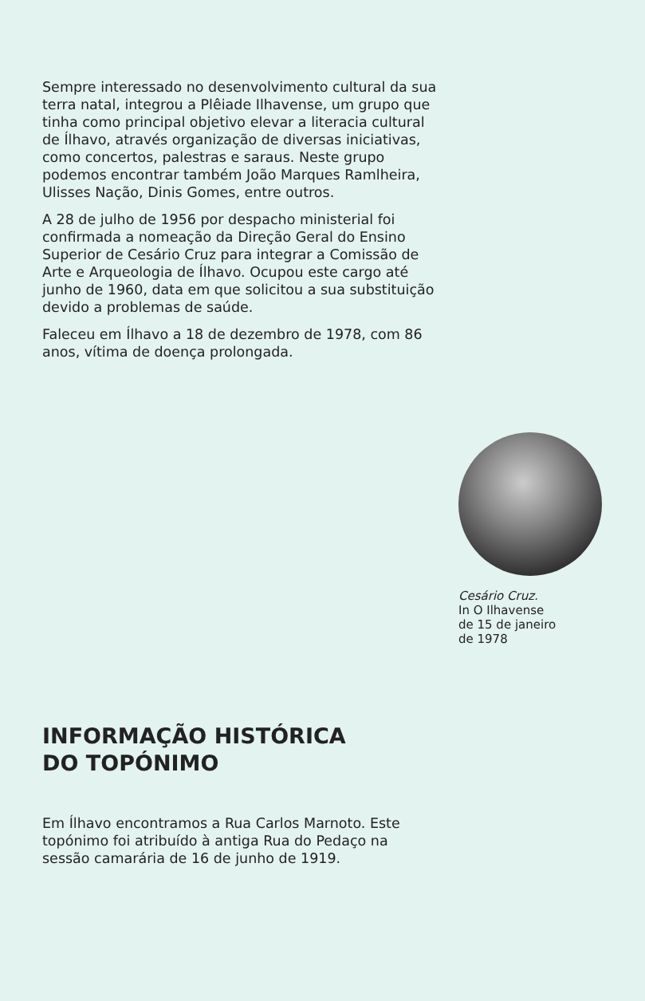Sempre interessado no desenvolvimento cultural da sua terra natal, integrou a Plêiade Ilhavense, um grupo que tinha como principal objetivo elevar a literacia cultural de Ílhavo, através organização de diversas iniciativas, como concertos, palestras e saraus. Neste grupo podemos encontrar também João Marques Ramlheira, Ulisses Nação, Dinis Gomes, entre outros.
A 28 de julho de 1956 por despacho ministerial foi confirmada a nomeação da Direção Geral do Ensino Superior de Cesário Cruz para integrar a Comissão de Arte e Arqueologia de Ílhavo. Ocupou este cargo até junho de 1960, data em que solicitou a sua substituição devido a problemas de saúde.
Faleceu em Ílhavo a 18 de dezembro de 1978, com 86 anos, vítima de doença prolongada.
Cesário Cruz.
In O Ilhavense
de 15 de janeiro
de 1978
INFORMAÇÃO HISTÓRICA
DO TOPÓNIMO
Em Ílhavo encontramos a Rua Carlos Marnoto. Este topónimo foi atribuído à antiga Rua do Pedaço na sessão camarária de 16 de junho de 1919.